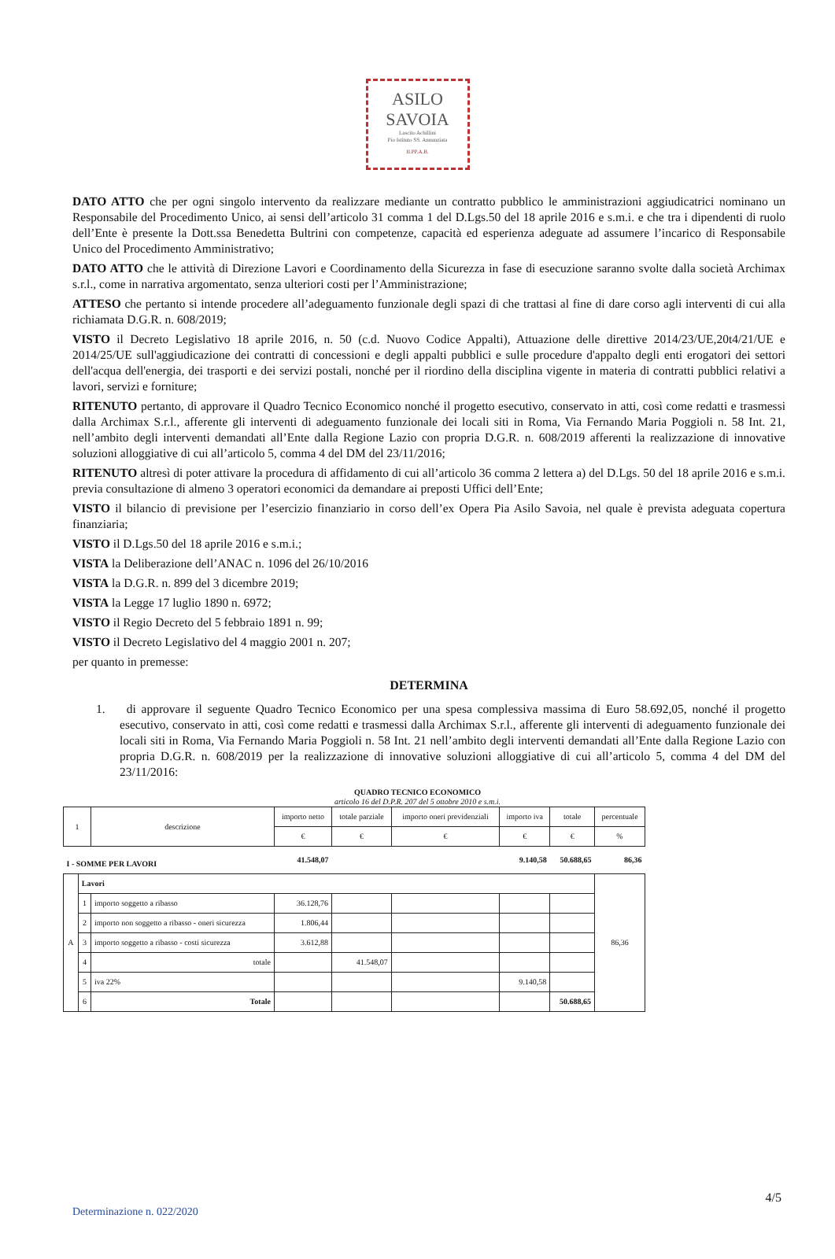ASILO
SAVOIA
Lascito Achillini
Pio Istituto SS. Annunziata
II.PP.A.B.
DATO ATTO che per ogni singolo intervento da realizzare mediante un contratto pubblico le amministrazioni aggiudicatrici nominano un Responsabile del Procedimento Unico, ai sensi dell’articolo 31 comma 1 del D.Lgs.50 del 18 aprile 2016 e s.m.i. e che tra i dipendenti di ruolo dell’Ente è presente la Dott.ssa Benedetta Bultrini con competenze, capacità ed esperienza adeguate ad assumere l’incarico di Responsabile Unico del Procedimento Amministrativo;
DATO ATTO che le attività di Direzione Lavori e Coordinamento della Sicurezza in fase di esecuzione saranno svolte dalla società Archimax s.r.l., come in narrativa argomentato, senza ulteriori costi per l’Amministrazione;
ATTESO che pertanto si intende procedere all’adeguamento funzionale degli spazi di che trattasi al fine di dare corso agli interventi di cui alla richiamata D.G.R. n. 608/2019;
VISTO il Decreto Legislativo 18 aprile 2016, n. 50 (c.d. Nuovo Codice Appalti), Attuazione delle direttive 2014/23/UE,20t4/21/UE e 2014/25/UE sull'aggiudicazione dei contratti di concessioni e degli appalti pubblici e sulle procedure d'appalto degli enti erogatori dei settori dell'acqua dell'energia, dei trasporti e dei servizi postali, nonché per il riordino della disciplina vigente in materia di contratti pubblici relativi a lavori, servizi e forniture;
RITENUTO pertanto, di approvare il Quadro Tecnico Economico nonché il progetto esecutivo, conservato in atti, così come redatti e trasmessi dalla Archimax S.r.l., afferente gli interventi di adeguamento funzionale dei locali siti in Roma, Via Fernando Maria Poggioli n. 58 Int. 21, nell’ambito degli interventi demandati all’Ente dalla Regione Lazio con propria D.G.R. n. 608/2019 afferenti la realizzazione di innovative soluzioni alloggiative di cui all’articolo 5, comma 4 del DM del 23/11/2016;
RITENUTO altresì di poter attivare la procedura di affidamento di cui all’articolo 36 comma 2 lettera a) del D.Lgs. 50 del 18 aprile 2016 e s.m.i. previa consultazione di almeno 3 operatori economici da demandare ai preposti Uffici dell’Ente;
VISTO il bilancio di previsione per l’esercizio finanziario in corso dell’ex Opera Pia Asilo Savoia, nel quale è prevista adeguata copertura finanziaria;
VISTO il D.Lgs.50 del 18 aprile 2016 e s.m.i.;
VISTA la Deliberazione dell’ANAC n. 1096 del 26/10/2016
VISTA la D.G.R. n. 899 del 3 dicembre 2019;
VISTA la Legge 17 luglio 1890 n. 6972;
VISTO il Regio Decreto del 5 febbraio 1891 n. 99;
VISTO il Decreto Legislativo del 4 maggio 2001 n. 207;
per quanto in premesse:
DETERMINA
1. di approvare il seguente Quadro Tecnico Economico per una spesa complessiva massima di Euro 58.692,05, nonché il progetto esecutivo, conservato in atti, così come redatti e trasmessi dalla Archimax S.r.l., afferente gli interventi di adeguamento funzionale dei locali siti in Roma, Via Fernando Maria Poggioli n. 58 Int. 21 nell’ambito degli interventi demandati all’Ente dalla Regione Lazio con propria D.G.R. n. 608/2019 per la realizzazione di innovative soluzioni alloggiative di cui all’articolo 5, comma 4 del DM del 23/11/2016:
QUADRO TECNICO ECONOMICO
articolo 16 del D.P.R. 207 del 5 ottobre 2010 e s.m.i.
| 1 | | descrizione | importo netto | totale parziale | importo oneri previdenziali | importo iva | totale | percentuale |
| --- | --- | --- | --- | --- | --- | --- | --- | --- |
| | | | € | € | € | € | € | % |
| I - SOMME PER LAVORI | | | 41.548,07 | | | 9.140,58 | 50.688,65 | 86,36 |
| A | Lavori | | | | | | | 86,36 |
| | 1 | importo soggetto a ribasso | 36.128,76 | | | | | |
| | 2 | importo non soggetto a ribasso - oneri sicurezza | 1.806,44 | | | | | |
| | 3 | importo soggetto a ribasso - costi sicurezza | 3.612,88 | | | | | |
| | 4 | totale | | 41.548,07 | | | | |
| | 5 | iva 22% | | | | 9.140,58 | | |
| | 6 | Totale | | | | | 50.688,65 | |
4/5
Determinazione n. 022/2020